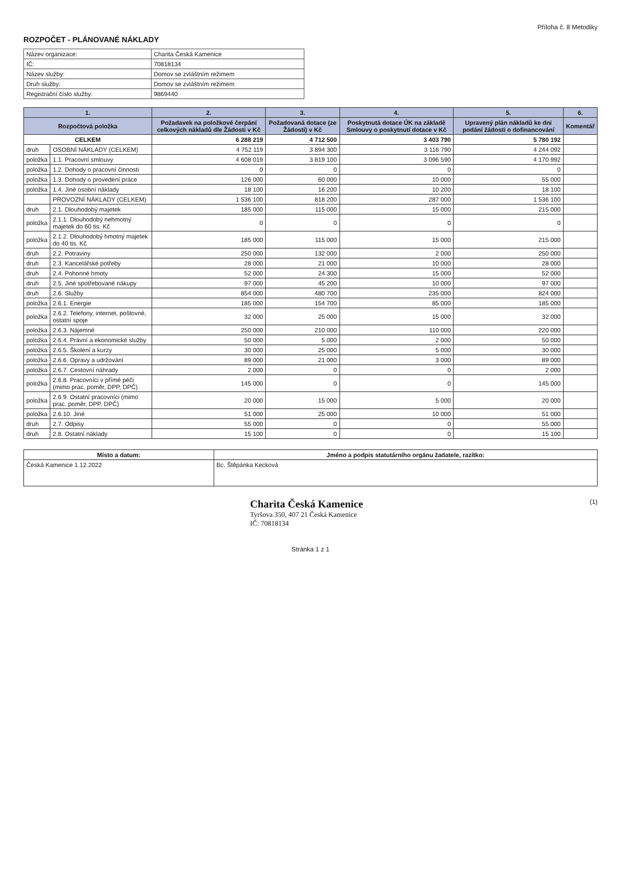Příloha č. 8 Metodiky
ROZPOČET - PLÁNOVANÉ NÁKLADY
| Název organizace: | Charita Česká Kamenice |
| IČ: | 70818134 |
| Název služby: | Domov se zvláštním režimem |
| Druh služby: | Domov se zvláštním režimem |
| Registrační číslo služby: | 9869440 |
| 1. | | 2. | 3. | 4. | 5. | 6. |
| --- | --- | --- | --- | --- | --- | --- |
| Rozpočtová položka | | Požadavek na položkové čerpání celkových nákladů dle Žádosti v Kč | Požadovaná dotace (ze Žádosti) v Kč | Poskytnutá dotace ÚK na základě Smlouvy o poskytnutí dotace v Kč | Upravený plán nákladů ke dni podání žádosti o dofinancování | Komentář |
| CELKEM | | 6 288 219 | 4 712 500 | 3 403 790 | 5 780 192 | |
| druh | OSOBNÍ NÁKLADY (CELKEM) | 4 752 119 | 3 894 300 | 3 116 790 | 4 244 092 | |
| položka | 1.1. Pracovní smlouvy | 4 608 019 | 3 819 100 | 3 096 590 | 4 170 992 | |
| položka | 1.2. Dohody o pracovní činnosti | 0 | 0 | 0 | 0 | |
| položka | 1.3. Dohody o provedení práce | 126 000 | 60 000 | 10 000 | 55 000 | |
| položka | 1.4. Jiné osobní náklady | 18 100 | 16 200 | 10 200 | 18 100 | |
| | PROVOZNÍ NÁKLADY (CELKEM) | 1 536 100 | 818 200 | 287 000 | 1 536 100 | |
| druh | 2.1. Dlouhodobý majetek | 185 000 | 115 000 | 15 000 | 215 000 | |
| položka | 2.1.1. Dlouhodobý nehmotný majetek do 60 tis. Kč | 0 | 0 | 0 | 0 | |
| položka | 2.1.2. Dlouhodobý hmotný majetek do 40 tis. Kč | 185 000 | 115 000 | 15 000 | 215 000 | |
| druh | 2.2. Potraviny | 250 000 | 132 000 | 2 000 | 250 000 | |
| druh | 2.3. Kancelářské potřeby | 28 000 | 21 000 | 10 000 | 28 000 | |
| druh | 2.4. Pohonné hmoty | 52 000 | 24 300 | 15 000 | 52 000 | |
| druh | 2.5. Jiné spotřebované nákupy | 97 000 | 45 200 | 10 000 | 97 000 | |
| druh | 2.6. Služby | 854 000 | 480 700 | 235 000 | 824 000 | |
| položka | 2.6.1. Energie | 185 000 | 154 700 | 85 000 | 185 000 | |
| položka | 2.6.2. Telefony, internet, poštovné, ostatní spoje | 32 000 | 25 000 | 15 000 | 32 000 | |
| položka | 2.6.3. Nájemné | 250 000 | 210 000 | 110 000 | 220 000 | |
| položka | 2.6.4. Právní a ekonomické služby | 50 000 | 5 000 | 2 000 | 50 000 | |
| položka | 2.6.5. Školení a kurzy | 30 000 | 25 000 | 5 000 | 30 000 | |
| položka | 2.6.6. Opravy a udržování | 89 000 | 21 000 | 3 000 | 89 000 | |
| položka | 2.6.7. Cestovní náhrady | 2 000 | 0 | 0 | 2 000 | |
| položka | 2.6.8. Pracovníci v přímé péči (mimo prac. poměr, DPP, DPČ) | 145 000 | 0 | 0 | 145 000 | |
| položka | 2.6.9. Ostatní pracovníci (mimo prac. poměr, DPP, DPČ) | 20 000 | 15 000 | 5 000 | 20 000 | |
| položka | 2.6.10. Jiné | 51 000 | 25 000 | 10 000 | 51 000 | |
| druh | 2.7. Odpisy | 55 000 | 0 | 0 | 55 000 | |
| druh | 2.8. Ostatní náklady | 15 100 | 0 | 0 | 15 100 | |
| Místo a datum: | Jméno a podpis statutárního orgánu žadatele, razítko: |
| --- | --- |
| Česká Kamenice 1.12.2022 | Bc. Štěpánka Kecková |
Charita Česká Kamenice
Tyršova 350, 407 21 Česká Kamenice
IČ: 70818134
(1)
Stránka 1 z 1